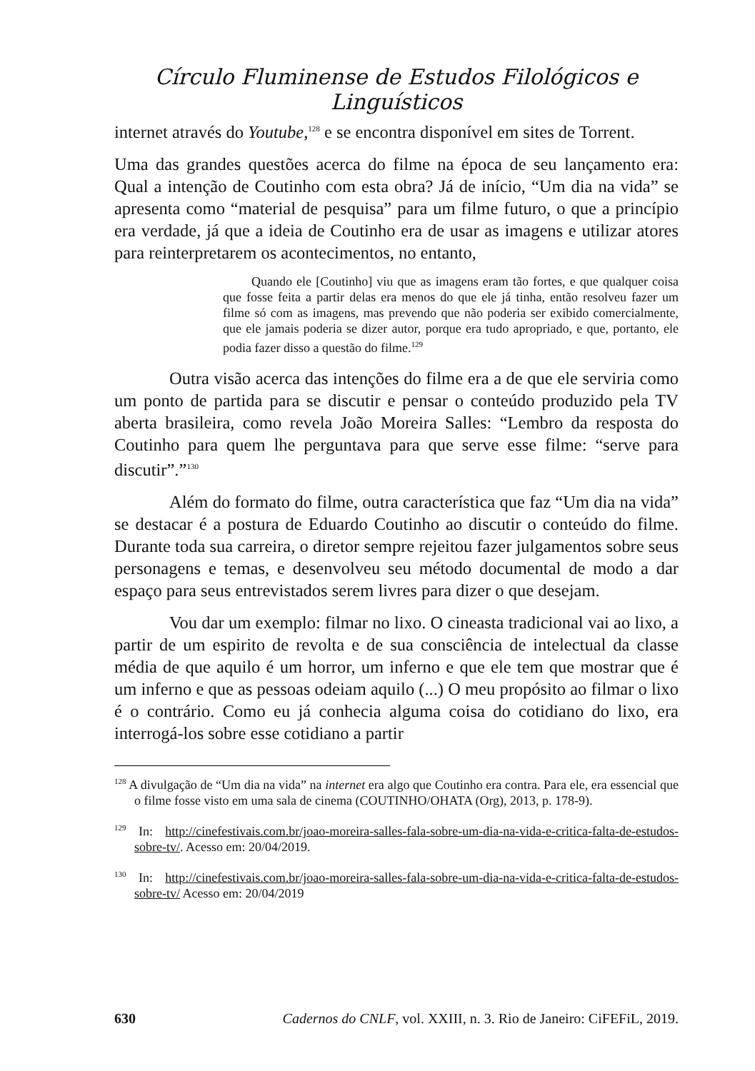Círculo Fluminense de Estudos Filológicos e Linguísticos
internet através do Youtube,<sup>128</sup> e se encontra disponível em sites de Torrent.
Uma das grandes questões acerca do filme na época de seu lançamento era: Qual a intenção de Coutinho com esta obra? Já de início, “Um dia na vida” se apresenta como “material de pesquisa” para um filme futuro, o que a princípio era verdade, já que a ideia de Coutinho era de usar as imagens e utilizar atores para reinterpretarem os acontecimentos, no entanto,
Quando ele [Coutinho] viu que as imagens eram tão fortes, e que qualquer coisa que fosse feita a partir delas era menos do que ele já tinha, então resolveu fazer um filme só com as imagens, mas prevendo que não poderia ser exibido comercialmente, que ele jamais poderia se dizer autor, porque era tudo apropriado, e que, portanto, ele podia fazer disso a questão do filme.<sup>129</sup>
Outra visão acerca das intenções do filme era a de que ele serviria como um ponto de partida para se discutir e pensar o conteúdo produzido pela TV aberta brasileira, como revela João Moreira Salles: “Lembro da resposta do Coutinho para quem lhe perguntava para que serve esse filme: “serve para discutir”.”<sup>130</sup>
Além do formato do filme, outra característica que faz “Um dia na vida” se destacar é a postura de Eduardo Coutinho ao discutir o conteúdo do filme. Durante toda sua carreira, o diretor sempre rejeitou fazer julgamentos sobre seus personagens e temas, e desenvolveu seu método documental de modo a dar espaço para seus entrevistados serem livres para dizer o que desejam.
Vou dar um exemplo: filmar no lixo. O cineasta tradicional vai ao lixo, a partir de um espirito de revolta e de sua consciência de intelectual da classe média de que aquilo é um horror, um inferno e que ele tem que mostrar que é um inferno e que as pessoas odeiam aquilo (...) O meu propósito ao filmar o lixo é o contrário. Como eu já conhecia alguma coisa do cotidiano do lixo, era interrogá-los sobre esse cotidiano a partir
<sup>128</sup> A divulgação de “Um dia na vida” na internet era algo que Coutinho era contra. Para ele, era essencial que o filme fosse visto em uma sala de cinema (COUTINHO/OHATA (Org), 2013, p. 178-9).
<sup>129</sup> In: http://cinefestivais.com.br/joao-moreira-salles-fala-sobre-um-dia-na-vida-e-critica-falta-de-estudos-sobre-tv/. Acesso em: 20/04/2019.
<sup>130</sup> In: http://cinefestivais.com.br/joao-moreira-salles-fala-sobre-um-dia-na-vida-e-critica-falta-de-estudos-sobre-tv/ Acesso em: 20/04/2019
630 Cadernos do CNLF, vol. XXIII, n. 3. Rio de Janeiro: CiFEFiL, 2019.